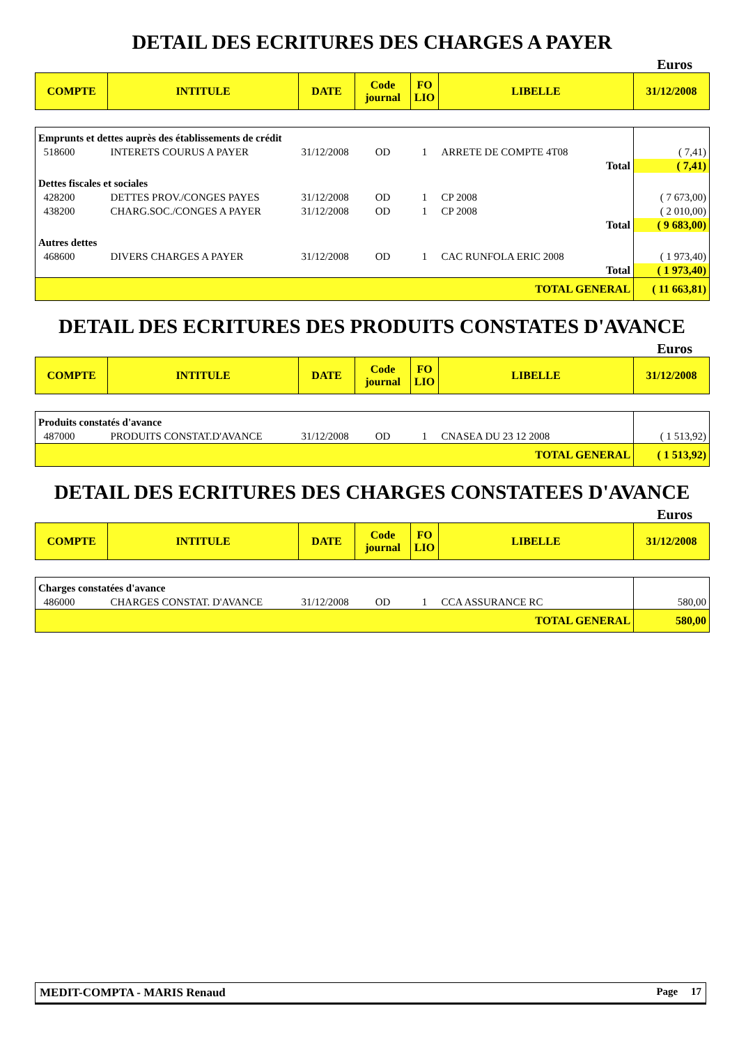DETAIL DES ECRITURES DES CHARGES A PAYER
Euros
| COMPTE | INTITULE | DATE | Code journal | FO LIO | LIBELLE | 31/12/2008 |
| Emprunts et dettes auprès des établissements de crédit | | | | | | |
| 518600 | INTERETS COURUS A PAYER | 31/12/2008 | OD | 1 | ARRETE DE COMPTE 4T08 | ( 7,41) |
| Total | | | | | | ( 7,41) |
| Dettes fiscales et sociales | | | | | | |
| 428200 | DETTES PROV./CONGES PAYES | 31/12/2008 | OD | 1 | CP 2008 | ( 7 673,00) |
| 438200 | CHARG.SOC./CONGES A PAYER | 31/12/2008 | OD | 1 | CP 2008 | ( 2 010,00) |
| Total | | | | | | ( 9 683,00) |
| Autres dettes | | | | | | |
| 468600 | DIVERS CHARGES A PAYER | 31/12/2008 | OD | 1 | CAC RUNFOLA ERIC 2008 | ( 1 973,40) |
| Total | | | | | | ( 1 973,40) |
| TOTAL GENERAL | | | | | | ( 11 663,81) |
DETAIL DES ECRITURES DES PRODUITS CONSTATES D'AVANCE
Euros
| COMPTE | INTITULE | DATE | Code journal | FO LIO | LIBELLE | 31/12/2008 |
| Produits constatés d'avance | | | | | | |
| 487000 | PRODUITS CONSTAT.D'AVANCE | 31/12/2008 | OD | 1 | CNASEA DU 23 12 2008 | ( 1 513,92) |
| TOTAL GENERAL | | | | | | ( 1 513,92) |
DETAIL DES ECRITURES DES CHARGES CONSTATEES D'AVANCE
Euros
| COMPTE | INTITULE | DATE | Code journal | FO LIO | LIBELLE | 31/12/2008 |
| Charges constatées d'avance | | | | | | |
| 486000 | CHARGES CONSTAT. D'AVANCE | 31/12/2008 | OD | 1 | CCA ASSURANCE RC | 580,00 |
| TOTAL GENERAL | | | | | | 580,00 |
MEDIT-COMPTA - MARIS Renaud Page 17